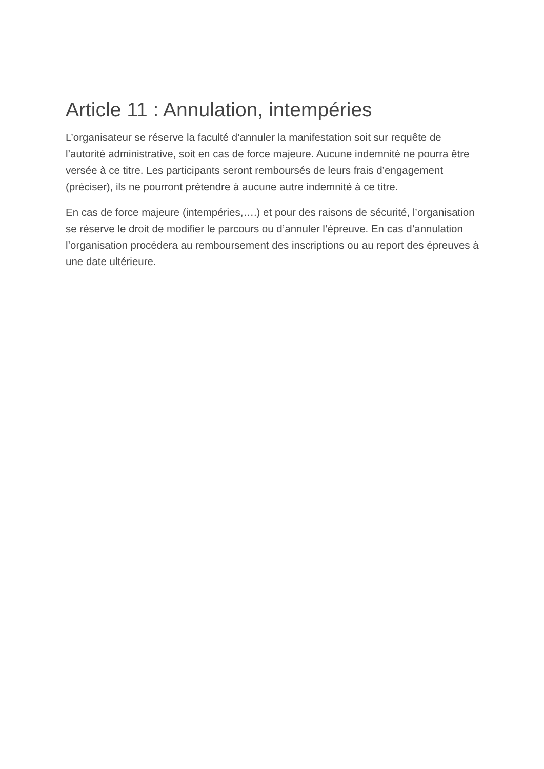Article 11 : Annulation, intempéries
L’organisateur se réserve la faculté d’annuler la manifestation soit sur requête de l’autorité administrative, soit en cas de force majeure. Aucune indemnité ne pourra être versée à ce titre. Les participants seront remboursés de leurs frais d’engagement (préciser), ils ne pourront prétendre à aucune autre indemnité à ce titre.
En cas de force majeure (intempéries,….) et pour des raisons de sécurité, l’organisation se réserve le droit de modifier le parcours ou d’annuler l’épreuve. En cas d’annulation l’organisation procédera au remboursement des inscriptions ou au report des épreuves à une date ultérieure.